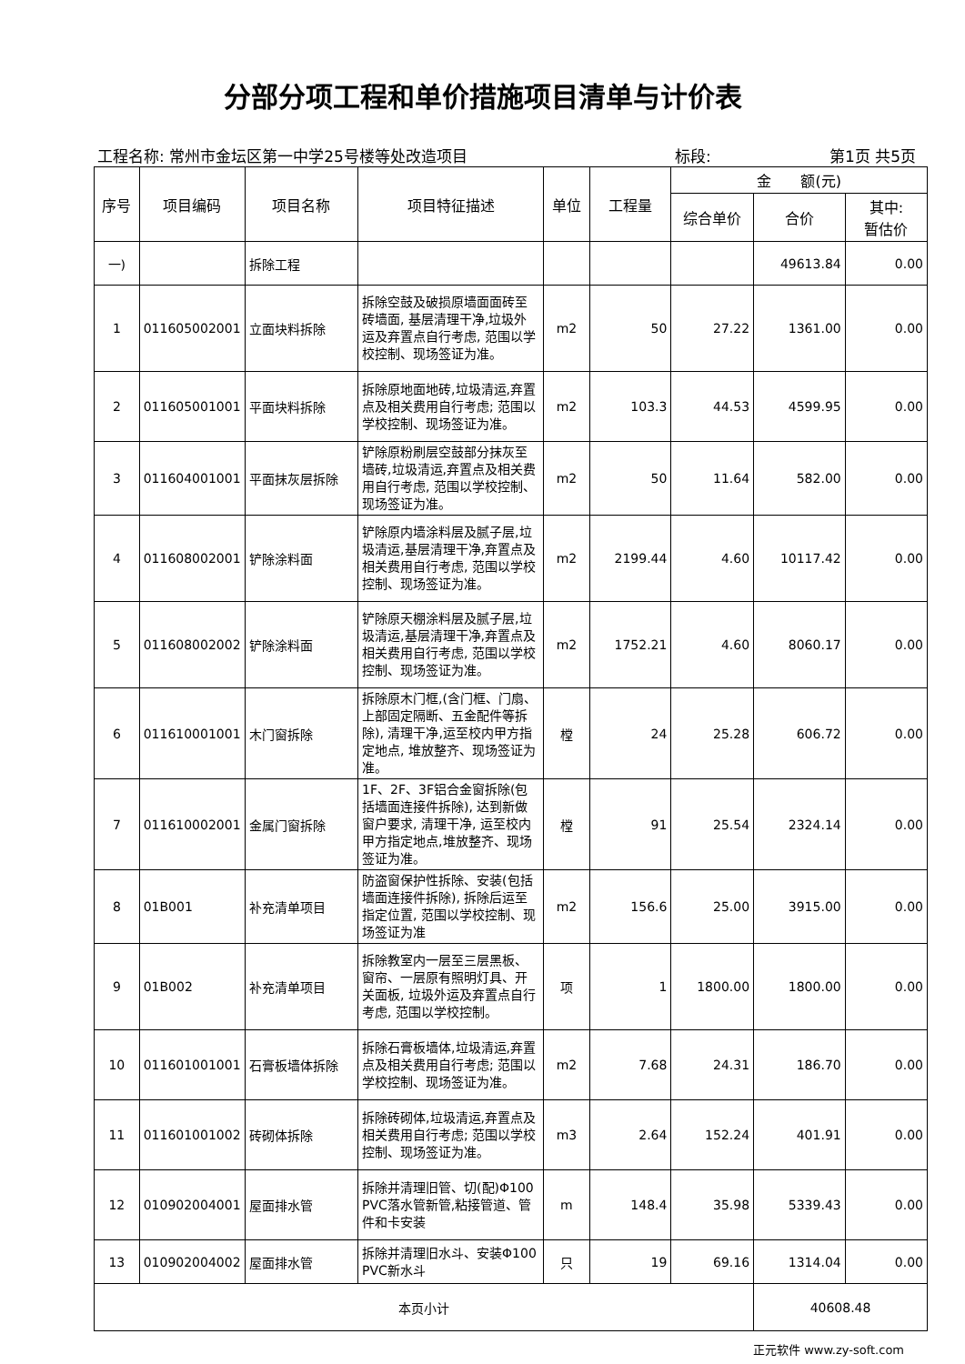分部分项工程和单价措施项目清单与计价表
工程名称: 常州市金坛区第一中学25号楼等处改造项目 标段: 第1页 共5页
| 序号 | 项目编码 | 项目名称 | 项目特征描述 | 单位 | 工程量 | 金 额(元) | | |
| --- | --- | --- | --- | --- | --- | --- | --- | --- |
| | | | | | | 综合单价 | 合价 | 其中: 暂估价 |
| 一) | | 拆除工程 | | | | | 49613.84 | 0.00 |
| 1 | 011605002001 | 立面块料拆除 | 拆除空鼓及破损原墙面面砖至砖墙面, 基层清理干净,垃圾外运及弃置点自行考虑, 范围以学校控制、现场签证为准。 | m2 | 50 | 27.22 | 1361.00 | 0.00 |
| 2 | 011605001001 | 平面块料拆除 | 拆除原地面地砖,垃圾清运,弃置点及相关费用自行考虑; 范围以学校控制、现场签证为准。 | m2 | 103.3 | 44.53 | 4599.95 | 0.00 |
| 3 | 011604001001 | 平面抹灰层拆除 | 铲除原粉刷层空鼓部分抹灰至墙砖,垃圾清运,弃置点及相关费用自行考虑, 范围以学校控制、现场签证为准。 | m2 | 50 | 11.64 | 582.00 | 0.00 |
| 4 | 011608002001 | 铲除涂料面 | 铲除原内墙涂料层及腻子层,垃圾清运,基层清理干净,弃置点及相关费用自行考虑, 范围以学校控制、现场签证为准。 | m2 | 2199.44 | 4.60 | 10117.42 | 0.00 |
| 5 | 011608002002 | 铲除涂料面 | 铲除原天棚涂料层及腻子层,垃圾清运,基层清理干净,弃置点及相关费用自行考虑, 范围以学校控制、现场签证为准。 | m2 | 1752.21 | 4.60 | 8060.17 | 0.00 |
| 6 | 011610001001 | 木门窗拆除 | 拆除原木门框,(含门框、门扇、上部固定隔断、五金配件等拆除), 清理干净,运至校内甲方指定地点, 堆放整齐、现场签证为准。 | 樘 | 24 | 25.28 | 606.72 | 0.00 |
| 7 | 011610002001 | 金属门窗拆除 | 1F、2F、3F铝合金窗拆除(包括墙面连接件拆除), 达到新做窗户要求, 清理干净, 运至校内甲方指定地点,堆放整齐、现场签证为准。 | 樘 | 91 | 25.54 | 2324.14 | 0.00 |
| 8 | 01B001 | 补充清单项目 | 防盗窗保护性拆除、安装(包括墙面连接件拆除), 拆除后运至指定位置, 范围以学校控制、现场签证为准 | m2 | 156.6 | 25.00 | 3915.00 | 0.00 |
| 9 | 01B002 | 补充清单项目 | 拆除教室内一层至三层黑板、窗帘、一层原有照明灯具、开关面板, 垃圾外运及弃置点自行考虑, 范围以学校控制。 | 项 | 1 | 1800.00 | 1800.00 | 0.00 |
| 10 | 011601001001 | 石膏板墙体拆除 | 拆除石膏板墙体,垃圾清运,弃置点及相关费用自行考虑; 范围以学校控制、现场签证为准。 | m2 | 7.68 | 24.31 | 186.70 | 0.00 |
| 11 | 011601001002 | 砖砌体拆除 | 拆除砖砌体,垃圾清运,弃置点及相关费用自行考虑; 范围以学校控制、现场签证为准。 | m3 | 2.64 | 152.24 | 401.91 | 0.00 |
| 12 | 010902004001 | 屋面排水管 | 拆除并清理旧管、切(配)Φ100 PVC落水管新管,粘接管道、管件和卡安装 | m | 148.4 | 35.98 | 5339.43 | 0.00 |
| 13 | 010902004002 | 屋面排水管 | 拆除并清理旧水斗、安装Φ100 PVC新水斗 | 只 | 19 | 69.16 | 1314.04 | 0.00 |
| 本页小计 | | | | | | | 40608.48 | |
正元软件 www.zy-soft.com